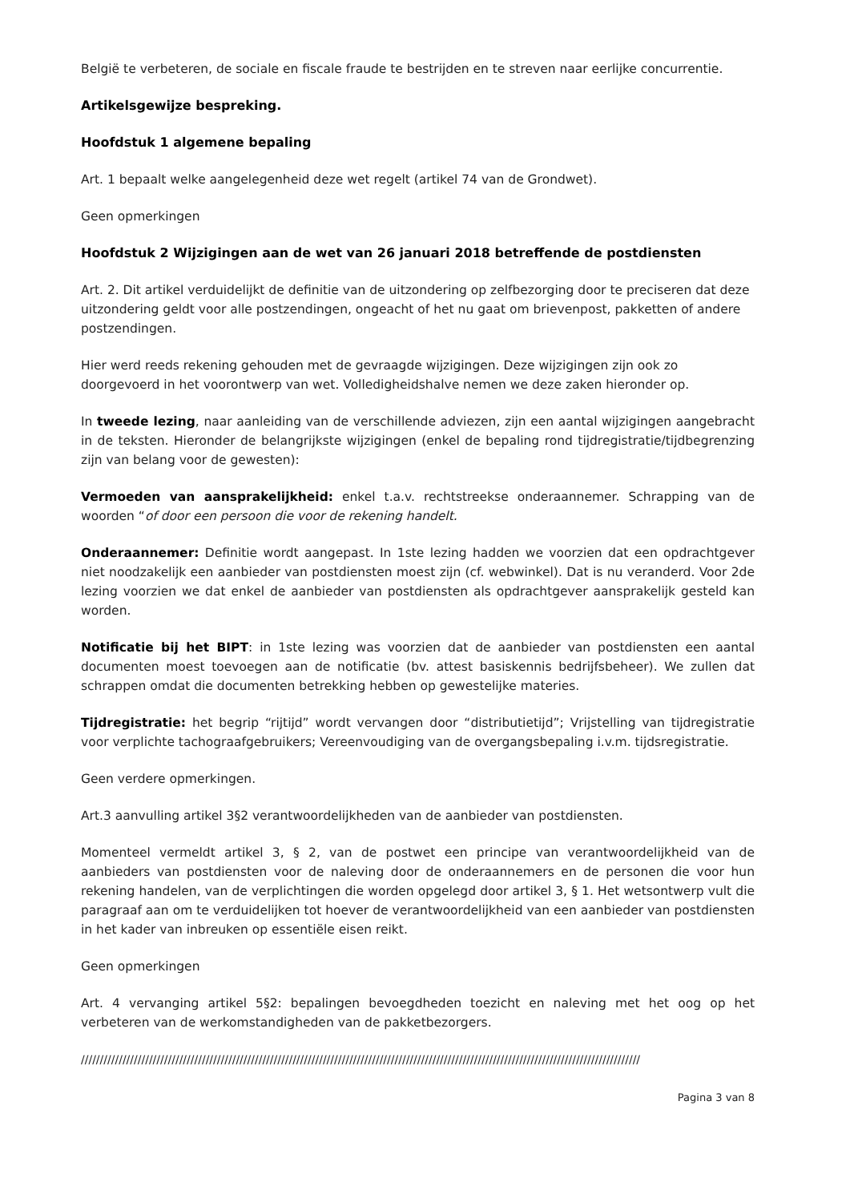België te verbeteren, de sociale en fiscale fraude te bestrijden en te streven naar eerlijke concurrentie.
Artikelsgewijze bespreking.
Hoofdstuk 1 algemene bepaling
Art. 1 bepaalt welke aangelegenheid deze wet regelt (artikel 74 van de Grondwet).
Geen opmerkingen
Hoofdstuk 2 Wijzigingen aan de wet van 26 januari 2018 betreffende de postdiensten
Art. 2. Dit artikel verduidelijkt de definitie van de uitzondering op zelfbezorging door te preciseren dat deze uitzondering geldt voor alle postzendingen, ongeacht of het nu gaat om brievenpost, pakketten of andere postzendingen.
Hier werd reeds rekening gehouden met de gevraagde wijzigingen. Deze wijzigingen zijn ook zo doorgevoerd in het voorontwerp van wet. Volledigheidshalve nemen we deze zaken hieronder op.
In tweede lezing, naar aanleiding van de verschillende adviezen, zijn een aantal wijzigingen aangebracht in de teksten. Hieronder de belangrijkste wijzigingen (enkel de bepaling rond tijdregistratie/tijdbegrenzing zijn van belang voor de gewesten):
Vermoeden van aansprakelijkheid: enkel t.a.v. rechtstreekse onderaannemer. Schrapping van de woorden “of door een persoon die voor de rekening handelt.
Onderaannemer: Definitie wordt aangepast. In 1ste lezing hadden we voorzien dat een opdrachtgever niet noodzakelijk een aanbieder van postdiensten moest zijn (cf. webwinkel). Dat is nu veranderd. Voor 2de lezing voorzien we dat enkel de aanbieder van postdiensten als opdrachtgever aansprakelijk gesteld kan worden.
Notificatie bij het BIPT: in 1ste lezing was voorzien dat de aanbieder van postdiensten een aantal documenten moest toevoegen aan de notificatie (bv. attest basiskennis bedrijfsbeheer). We zullen dat schrappen omdat die documenten betrekking hebben op gewestelijke materies.
Tijdregistratie: het begrip “rijtijd” wordt vervangen door “distributietijd”; Vrijstelling van tijdregistratie voor verplichte tachograafgebruikers; Vereenvoudiging van de overgangsbepaling i.v.m. tijdsregistratie.
Geen verdere opmerkingen.
Art.3 aanvulling artikel 3§2 verantwoordelijkheden van de aanbieder van postdiensten.
Momenteel vermeldt artikel 3, § 2, van de postwet een principe van verantwoordelijkheid van de aanbieders van postdiensten voor de naleving door de onderaannemers en de personen die voor hun rekening handelen, van de verplichtingen die worden opgelegd door artikel 3, § 1. Het wetsontwerp vult die paragraaf aan om te verduidelijken tot hoever de verantwoordelijkheid van een aanbieder van postdiensten in het kader van inbreuken op essentiële eisen reikt.
Geen opmerkingen
Art. 4 vervanging artikel 5§2: bepalingen bevoegdheden toezicht en naleving met het oog op het verbeteren van de werkomstandigheden van de pakketbezorgers.
////////////////////////////////////////////////////////////////////////////////////////////////////////////////////////////////////////////////////
Pagina 3 van 8